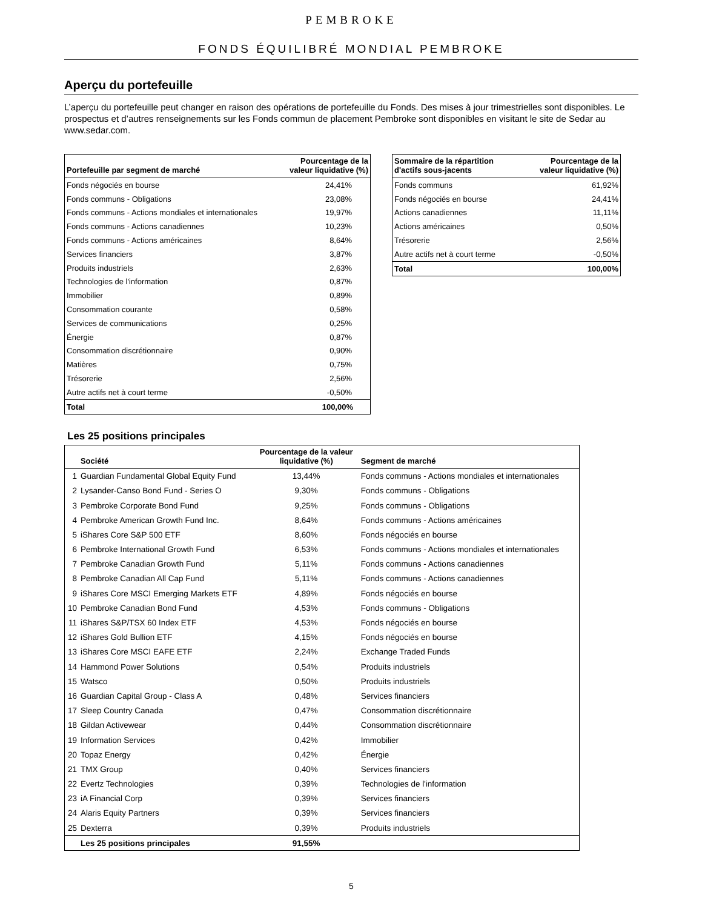PEMBROKE
FONDS ÉQUILIBRÉ MONDIAL PEMBROKE
Aperçu du portefeuille
L’aperçu du portefeuille peut changer en raison des opérations de portefeuille du Fonds. Des mises à jour trimestrielles sont disponibles. Le prospectus et d’autres renseignements sur les Fonds commun de placement Pembroke sont disponibles en visitant le site de Sedar au www.sedar.com.
| Portefeuille par segment de marché | Pourcentage de la valeur liquidative (%) |
| --- | --- |
| Fonds négociés en bourse | 24,41% |
| Fonds communs - Obligations | 23,08% |
| Fonds communs - Actions mondiales et internationales | 19,97% |
| Fonds communs - Actions canadiennes | 10,23% |
| Fonds communs - Actions américaines | 8,64% |
| Services financiers | 3,87% |
| Produits industriels | 2,63% |
| Technologies de l'information | 0,87% |
| Immobilier | 0,89% |
| Consommation courante | 0,58% |
| Services de communications | 0,25% |
| Énergie | 0,87% |
| Consommation discrétionnaire | 0,90% |
| Matières | 0,75% |
| Trésorerie | 2,56% |
| Autre actifs net à court terme | -0,50% |
| Total | 100,00% |
| Sommaire de la répartition d'actifs sous-jacents | Pourcentage de la valeur liquidative (%) |
| --- | --- |
| Fonds communs | 61,92% |
| Fonds négociés en bourse | 24,41% |
| Actions canadiennes | 11,11% |
| Actions américaines | 0,50% |
| Trésorerie | 2,56% |
| Autre actifs net à court terme | -0,50% |
| Total | 100,00% |
Les 25 positions principales
| | Société | Pourcentage de la valeur liquidative (%) | Segment de marché |
| --- | --- | --- | --- |
| 1 | Guardian Fundamental Global Equity Fund | 13,44% | Fonds communs - Actions mondiales et internationales |
| 2 | Lysander-Canso Bond Fund - Series O | 9,30% | Fonds communs - Obligations |
| 3 | Pembroke Corporate Bond Fund | 9,25% | Fonds communs - Obligations |
| 4 | Pembroke American Growth Fund Inc. | 8,64% | Fonds communs - Actions américaines |
| 5 | iShares Core S&P 500 ETF | 8,60% | Fonds négociés en bourse |
| 6 | Pembroke International Growth Fund | 6,53% | Fonds communs - Actions mondiales et internationales |
| 7 | Pembroke Canadian Growth Fund | 5,11% | Fonds communs - Actions canadiennes |
| 8 | Pembroke Canadian All Cap Fund | 5,11% | Fonds communs - Actions canadiennes |
| 9 | iShares Core MSCI Emerging Markets ETF | 4,89% | Fonds négociés en bourse |
| 10 | Pembroke Canadian Bond Fund | 4,53% | Fonds communs - Obligations |
| 11 | iShares S&P/TSX 60 Index ETF | 4,53% | Fonds négociés en bourse |
| 12 | iShares Gold Bullion ETF | 4,15% | Fonds négociés en bourse |
| 13 | iShares Core MSCI EAFE ETF | 2,24% | Exchange Traded Funds |
| 14 | Hammond Power Solutions | 0,54% | Produits industriels |
| 15 | Watsco | 0,50% | Produits industriels |
| 16 | Guardian Capital Group - Class A | 0,48% | Services financiers |
| 17 | Sleep Country Canada | 0,47% | Consommation discrétionnaire |
| 18 | Gildan Activewear | 0,44% | Consommation discrétionnaire |
| 19 | Information Services | 0,42% | Immobilier |
| 20 | Topaz Energy | 0,42% | Énergie |
| 21 | TMX Group | 0,40% | Services financiers |
| 22 | Evertz Technologies | 0,39% | Technologies de l'information |
| 23 | iA Financial Corp | 0,39% | Services financiers |
| 24 | Alaris Equity Partners | 0,39% | Services financiers |
| 25 | Dexterra | 0,39% | Produits industriels |
| | Les 25 positions principales | 91,55% | |
5